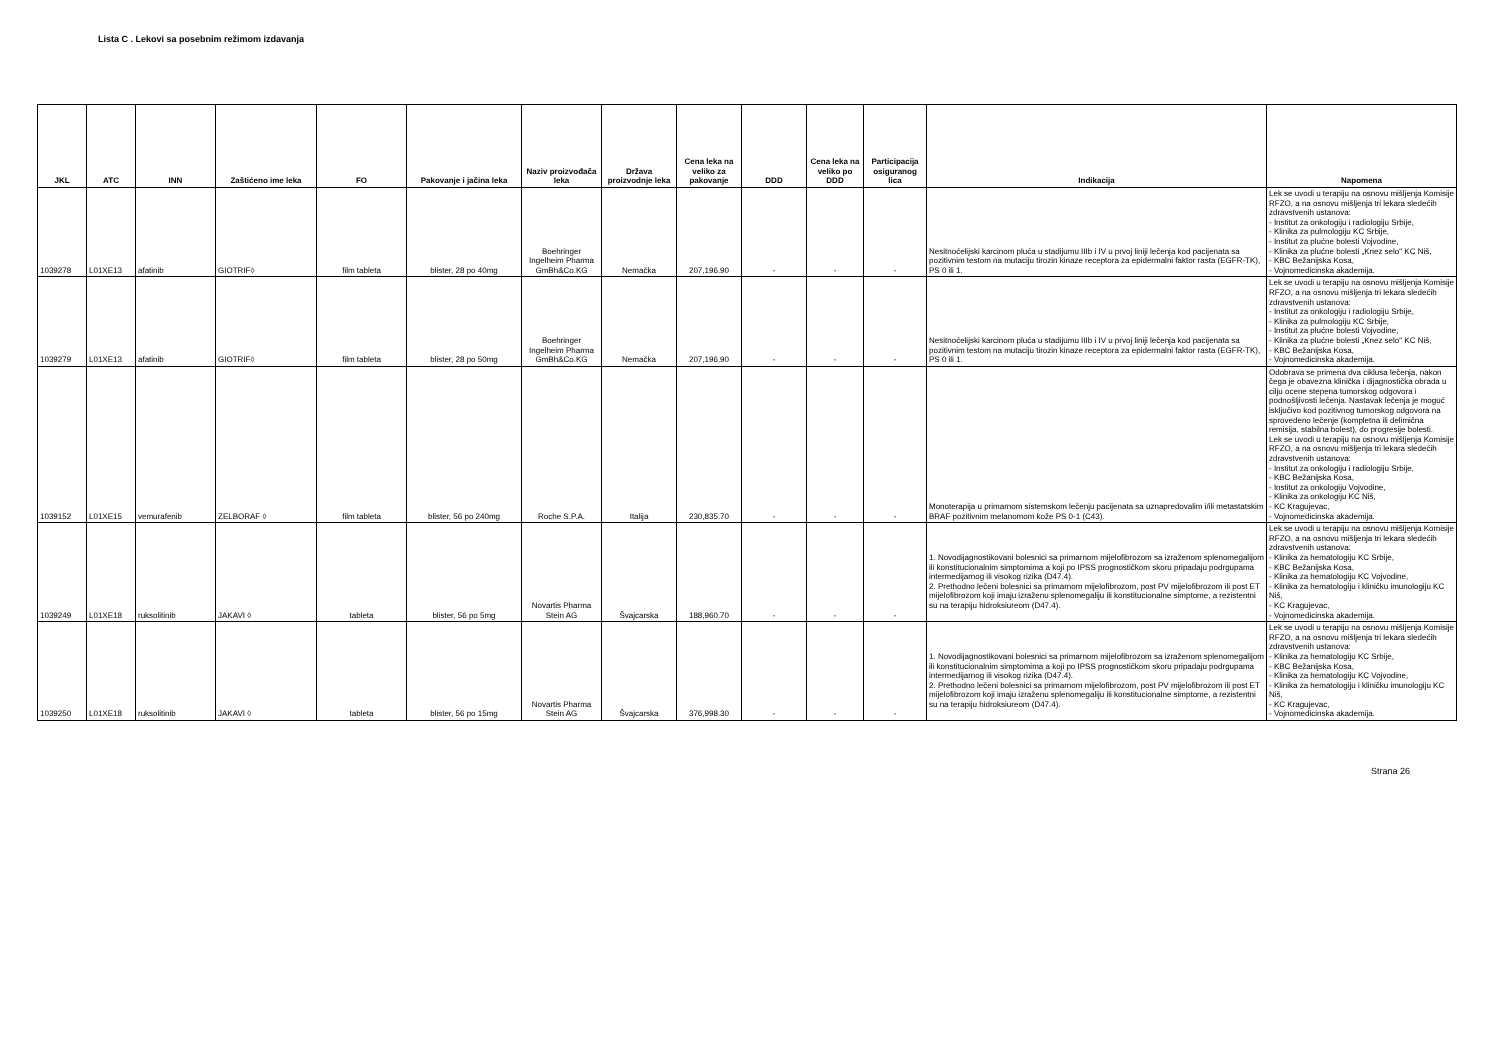Lista C . Lekovi sa posebnim režimom izdavanja
| JKL | ATC | INN | Zaštićeno ime leka | FO | Pakovanje i jačina leka | Naziv proizvođača leka | Država proizvodnje leka | Cena leka na veliko za pakovanje | DDD | Cena leka na veliko po DDD | Participacija osiguranog lica | Indikacija | Napomena |
| --- | --- | --- | --- | --- | --- | --- | --- | --- | --- | --- | --- | --- | --- |
| 1039278 | L01XE13 | afatinib | GIOTRIF◊ | film tableta | blister, 28 po 40mg | Boehringer Ingelheim Pharma GmBh&Co.KG | Nemačka | 207,196.90 | - | - | - | Nesitnoćelijski karcinom pluća u stadijumu IIIb i IV u prvoj liniji lečenja kod pacijenata sa pozitivnim testom na mutaciju tirozin kinaze receptora za epidermalni faktor rasta (EGFR-TK), PS 0 ili 1. | Lek se uvodi u terapiju na osnovu mišljenja Komisije RFZO, a na osnovu mišljenja tri lekara sledećih zdravstvenih ustanova: - Institut za onkologiju i radiologiju Srbije, - Klinika za pulmologiju KC Srbije, - Institut za plućne bolesti Vojvodine, - Klinika za plućne bolesti „Knez selo" KC Niš, - KBC Bežanijska Kosa, - Vojnomedicinska akademija. |
| 1039279 | L01XE13 | afatinib | GIOTRIF◊ | film tableta | blister, 28 po 50mg | Boehringer Ingelheim Pharma GmBh&Co.KG | Nemačka | 207,196.90 | - | - | - | Nesitnoćelijski karcinom pluća u stadijumu IIIb i IV u prvoj liniji lečenja kod pacijenata sa pozitivnim testom na mutaciju tirozin kinaze receptora za epidermalni faktor rasta (EGFR-TK), PS 0 ili 1. | Lek se uvodi u terapiju na osnovu mišljenja Komisije RFZO, a na osnovu mišljenja tri lekara sledećih zdravstvenih ustanova: - Institut za onkologiju i radiologiju Srbije, - Klinika za pulmologiju KC Srbije, - Institut za plućne bolesti Vojvodine, - Klinika za plućne bolesti „Knez selo" KC Niš, - KBC Bežanijska Kosa, - Vojnomedicinska akademija. |
| 1039152 | L01XE15 | vemurafenib | ZELBORAF ◊ | film tableta | blister, 56 po 240mg | Roche S.P.A. | Italija | 230,835.70 | - | - | - | Monoterapija u primarnom sistemskom lečenju pacijenata sa uznapredovalim i/ili metastatskim BRAF pozitivnim melanomom kože PS 0-1 (C43). | Odobrava se primena dva ciklusa lečenja, nakon čega je obavezna klinička i dijagnostička obrada u cilju ocene stepena tumorskog odgovora i podnošljivosti lečenja. Nastavak lečenja je moguć isključivo kod pozitivnog tumorskog odgovora na sprovedeno lečenje (kompletna ili delimična remisija, stabilna bolest), do progresije bolesti. Lek se uvodi u terapiju na osnovu mišljenja Komisije RFZO, a na osnovu mišljenja tri lekara sledećih zdravstvenih ustanova: - Institut za onkologiju i radiologiju Srbije, - KBC Bežanijska Kosa, - Institut za onkologiju Vojvodine, - Klinika za onkologiju KC Niš, - KC Kragujevac, - Vojnomedicinska akademija. |
| 1039249 | L01XE18 | ruksolitinib | JAKAVI ◊ | tableta | blister, 56 po 5mg | Novartis Pharma Stein AG | Švajcarska | 188,960.70 | - | - | - | 1. Novodijagnostikovani bolesnici sa primarnom mijelofibrozom sa izraženom splenomegalijom ili konstitucionalnim simptomima a koji po IPSS prognostičkom skoru pripadaju podrgupama intermedijarnog ili visokog rizika (D47.4). 2. Prethodno lečeni bolesnici sa primarnom mijelofibrozom, post PV mijelofibrozom ili post ET mijelofibrozom koji imaju izraženu splenomegaliju ili konstitucionalne simptome, a rezistentni su na terapiju hidroksiureom (D47.4). | Lek se uvodi u terapiju na osnovu mišljenja Komisije RFZO, a na osnovu mišljenja tri lekara sledećih zdravstvenih ustanova: - Klinika za hematologiju KC Srbije, - KBC Bežanijska Kosa, - Klinika za hematologiju KC Vojvodine, - Klinika za hematologiju i kliničku imunologiju KC Niš, - KC Kragujevac, - Vojnomedicinska akademija. |
| 1039250 | L01XE18 | ruksolitinib | JAKAVI ◊ | tableta | blister, 56 po 15mg | Novartis Pharma Stein AG | Švajcarska | 376,998.30 | - | - | - | 1. Novodijagnostikovani bolesnici sa primarnom mijelofibrozom sa izraženom splenomegalijom ili konstitucionalnim simptomima a koji po IPSS prognostičkom skoru pripadaju podrgupama intermedijarnog ili visokog rizika (D47.4). 2. Prethodno lečeni bolesnici sa primarnom mijelofibrozom, post PV mijelofibrozom ili post ET mijelofibrozom koji imaju izraženu splenomegaliju ili konstitucionalne simptome, a rezistentni su na terapiju hidroksiureom (D47.4). | Lek se uvodi u terapiju na osnovu mišljenja Komisije RFZO, a na osnovu mišljenja tri lekara sledećih zdravstvenih ustanova: - Klinika za hematologiju KC Srbije, - KBC Bežanijska Kosa, - Klinika za hematologiju KC Vojvodine, - Klinika za hematologiju i kliničku imunologiju KC Niš, - KC Kragujevac, - Vojnomedicinska akademija. |
Strana 26